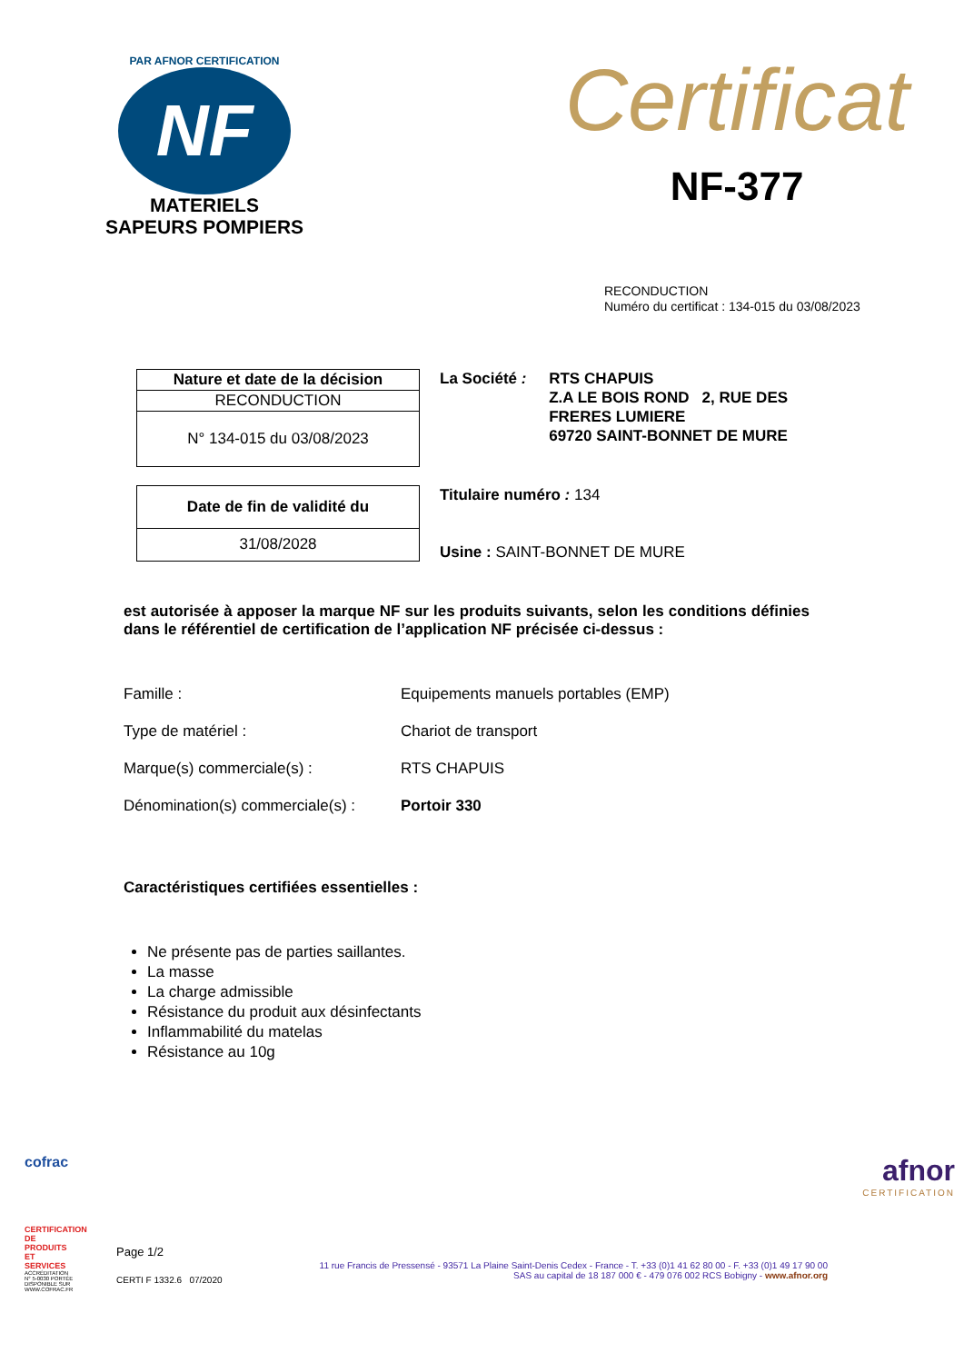PAR AFNOR CERTIFICATION
NF
MATERIELS
SAPEURS POMPIERS
Certificat
NF-377
RECONDUCTION
Numéro du certificat : 134-015 du 03/08/2023
| Nature et date de la décision |
| --- |
| RECONDUCTION |
| N° 134-015 du 03/08/2023 |
La Société : RTS CHAPUIS
Z.A LE BOIS ROND 2, RUE DES
FRERES LUMIERE
69720 SAINT-BONNET DE MURE
| Date de fin de validité du |
| --- |
| 31/08/2028 |
Titulaire numéro : 134
Usine : SAINT-BONNET DE MURE
est autorisée à apposer la marque NF sur les produits suivants, selon les conditions définies dans le référentiel de certification de l’application NF précisée ci-dessus :
| Famille : | Equipements manuels portables (EMP) |
| Type de matériel : | Chariot de transport |
| Marque(s) commerciale(s) : | RTS CHAPUIS |
| Dénomination(s) commerciale(s) : | Portoir 330 |
Caractéristiques certifiées essentielles :
Ne présente pas de parties saillantes.
La masse
La charge admissible
Résistance du produit aux désinfectants
Inflammabilité du matelas
Résistance au 10g
cofrac
CERTIFICATION DE PRODUITS ET SERVICES
ACCRÉDITATION N° 5-0030 PORTÉE DISPONIBLE SUR WWW.COFRAC.FR
afnor
CERTIFICATION
Page 1/2
CERTI F 1332.6 07/2020
11 rue Francis de Pressensé - 93571 La Plaine Saint-Denis Cedex - France - T. +33 (0)1 41 62 80 00 - F. +33 (0)1 49 17 90 00
SAS au capital de 18 187 000 € - 479 076 002 RCS Bobigny - www.afnor.org